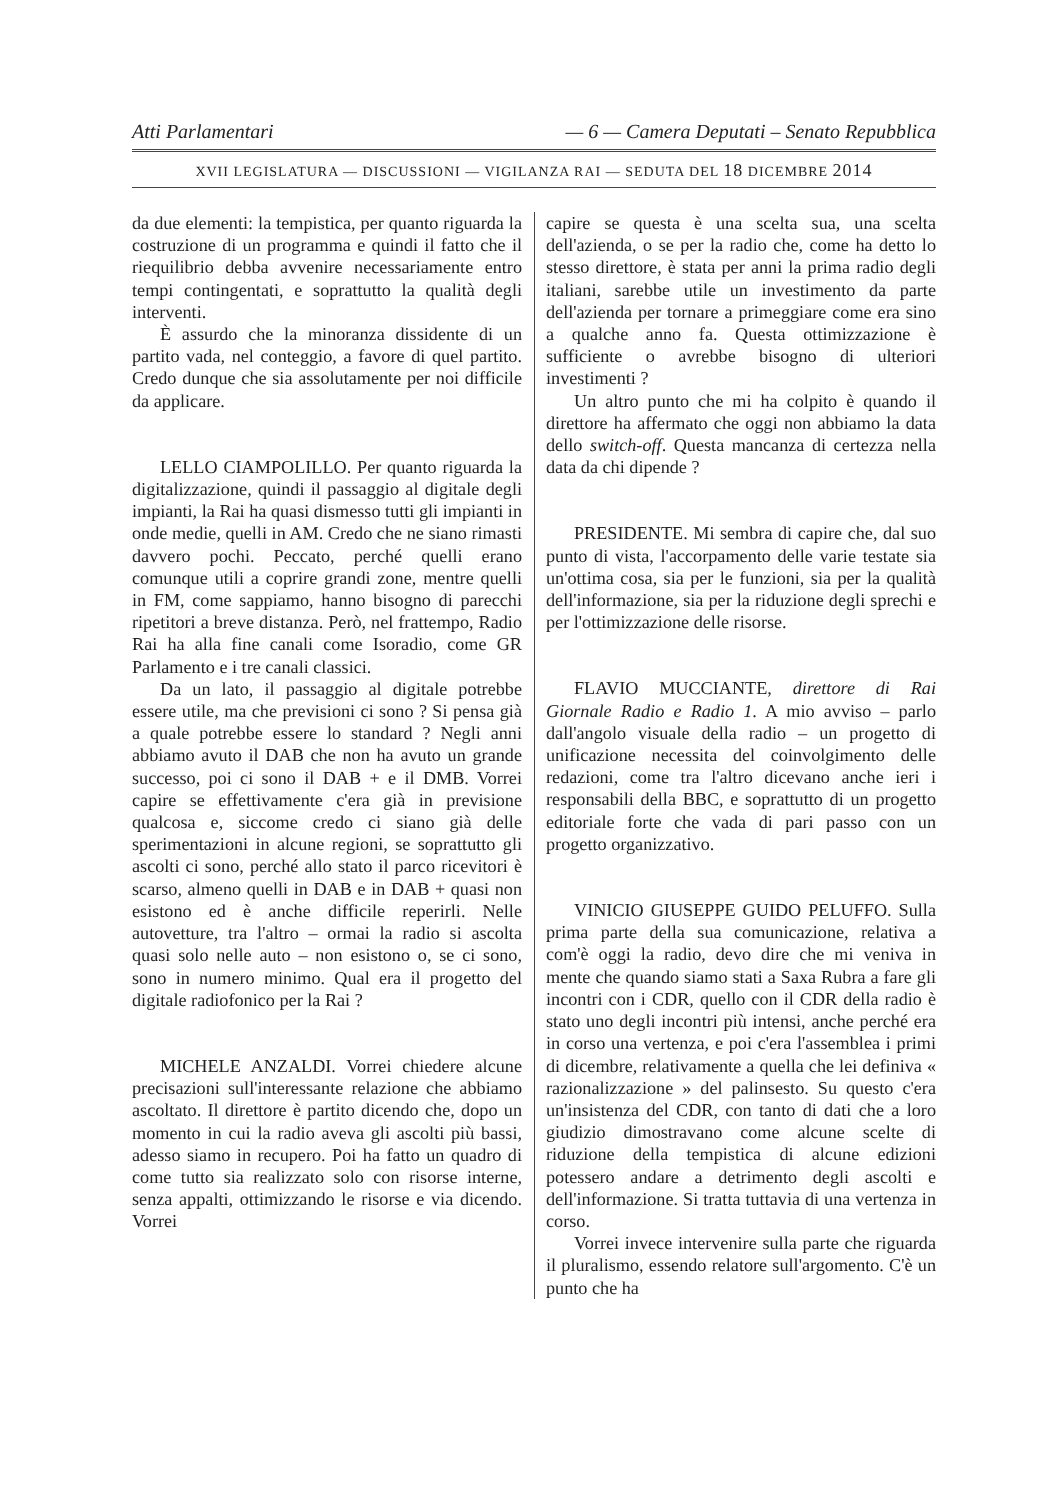Atti Parlamentari — 6 — Camera Deputati – Senato Repubblica
XVII LEGISLATURA — DISCUSSIONI — VIGILANZA RAI — SEDUTA DEL 18 DICEMBRE 2014
da due elementi: la tempistica, per quanto riguarda la costruzione di un programma e quindi il fatto che il riequilibrio debba avvenire necessariamente entro tempi contingentati, e soprattutto la qualità degli interventi.
È assurdo che la minoranza dissidente di un partito vada, nel conteggio, a favore di quel partito. Credo dunque che sia assolutamente per noi difficile da applicare.
LELLO CIAMPOLILLO. Per quanto riguarda la digitalizzazione, quindi il passaggio al digitale degli impianti, la Rai ha quasi dismesso tutti gli impianti in onde medie, quelli in AM. Credo che ne siano rimasti davvero pochi. Peccato, perché quelli erano comunque utili a coprire grandi zone, mentre quelli in FM, come sappiamo, hanno bisogno di parecchi ripetitori a breve distanza. Però, nel frattempo, Radio Rai ha alla fine canali come Isoradio, come GR Parlamento e i tre canali classici.
Da un lato, il passaggio al digitale potrebbe essere utile, ma che previsioni ci sono ? Si pensa già a quale potrebbe essere lo standard ? Negli anni abbiamo avuto il DAB che non ha avuto un grande successo, poi ci sono il DAB + e il DMB. Vorrei capire se effettivamente c'era già in previsione qualcosa e, siccome credo ci siano già delle sperimentazioni in alcune regioni, se soprattutto gli ascolti ci sono, perché allo stato il parco ricevitori è scarso, almeno quelli in DAB e in DAB + quasi non esistono ed è anche difficile reperirli. Nelle autovetture, tra l'altro – ormai la radio si ascolta quasi solo nelle auto – non esistono o, se ci sono, sono in numero minimo. Qual era il progetto del digitale radiofonico per la Rai ?
MICHELE ANZALDI. Vorrei chiedere alcune precisazioni sull'interessante relazione che abbiamo ascoltato. Il direttore è partito dicendo che, dopo un momento in cui la radio aveva gli ascolti più bassi, adesso siamo in recupero. Poi ha fatto un quadro di come tutto sia realizzato solo con risorse interne, senza appalti, ottimizzando le risorse e via dicendo. Vorrei
capire se questa è una scelta sua, una scelta dell'azienda, o se per la radio che, come ha detto lo stesso direttore, è stata per anni la prima radio degli italiani, sarebbe utile un investimento da parte dell'azienda per tornare a primeggiare come era sino a qualche anno fa. Questa ottimizzazione è sufficiente o avrebbe bisogno di ulteriori investimenti ?
Un altro punto che mi ha colpito è quando il direttore ha affermato che oggi non abbiamo la data dello switch-off. Questa mancanza di certezza nella data da chi dipende ?
PRESIDENTE. Mi sembra di capire che, dal suo punto di vista, l'accorpamento delle varie testate sia un'ottima cosa, sia per le funzioni, sia per la qualità dell'informazione, sia per la riduzione degli sprechi e per l'ottimizzazione delle risorse.
FLAVIO MUCCIANTE, direttore di Rai Giornale Radio e Radio 1. A mio avviso – parlo dall'angolo visuale della radio – un progetto di unificazione necessita del coinvolgimento delle redazioni, come tra l'altro dicevano anche ieri i responsabili della BBC, e soprattutto di un progetto editoriale forte che vada di pari passo con un progetto organizzativo.
VINICIO GIUSEPPE GUIDO PELUFFO. Sulla prima parte della sua comunicazione, relativa a com'è oggi la radio, devo dire che mi veniva in mente che quando siamo stati a Saxa Rubra a fare gli incontri con i CDR, quello con il CDR della radio è stato uno degli incontri più intensi, anche perché era in corso una vertenza, e poi c'era l'assemblea i primi di dicembre, relativamente a quella che lei definiva « razionalizzazione » del palinsesto. Su questo c'era un'insistenza del CDR, con tanto di dati che a loro giudizio dimostravano come alcune scelte di riduzione della tempistica di alcune edizioni potessero andare a detrimento degli ascolti e dell'informazione. Si tratta tuttavia di una vertenza in corso.
Vorrei invece intervenire sulla parte che riguarda il pluralismo, essendo relatore sull'argomento. C'è un punto che ha